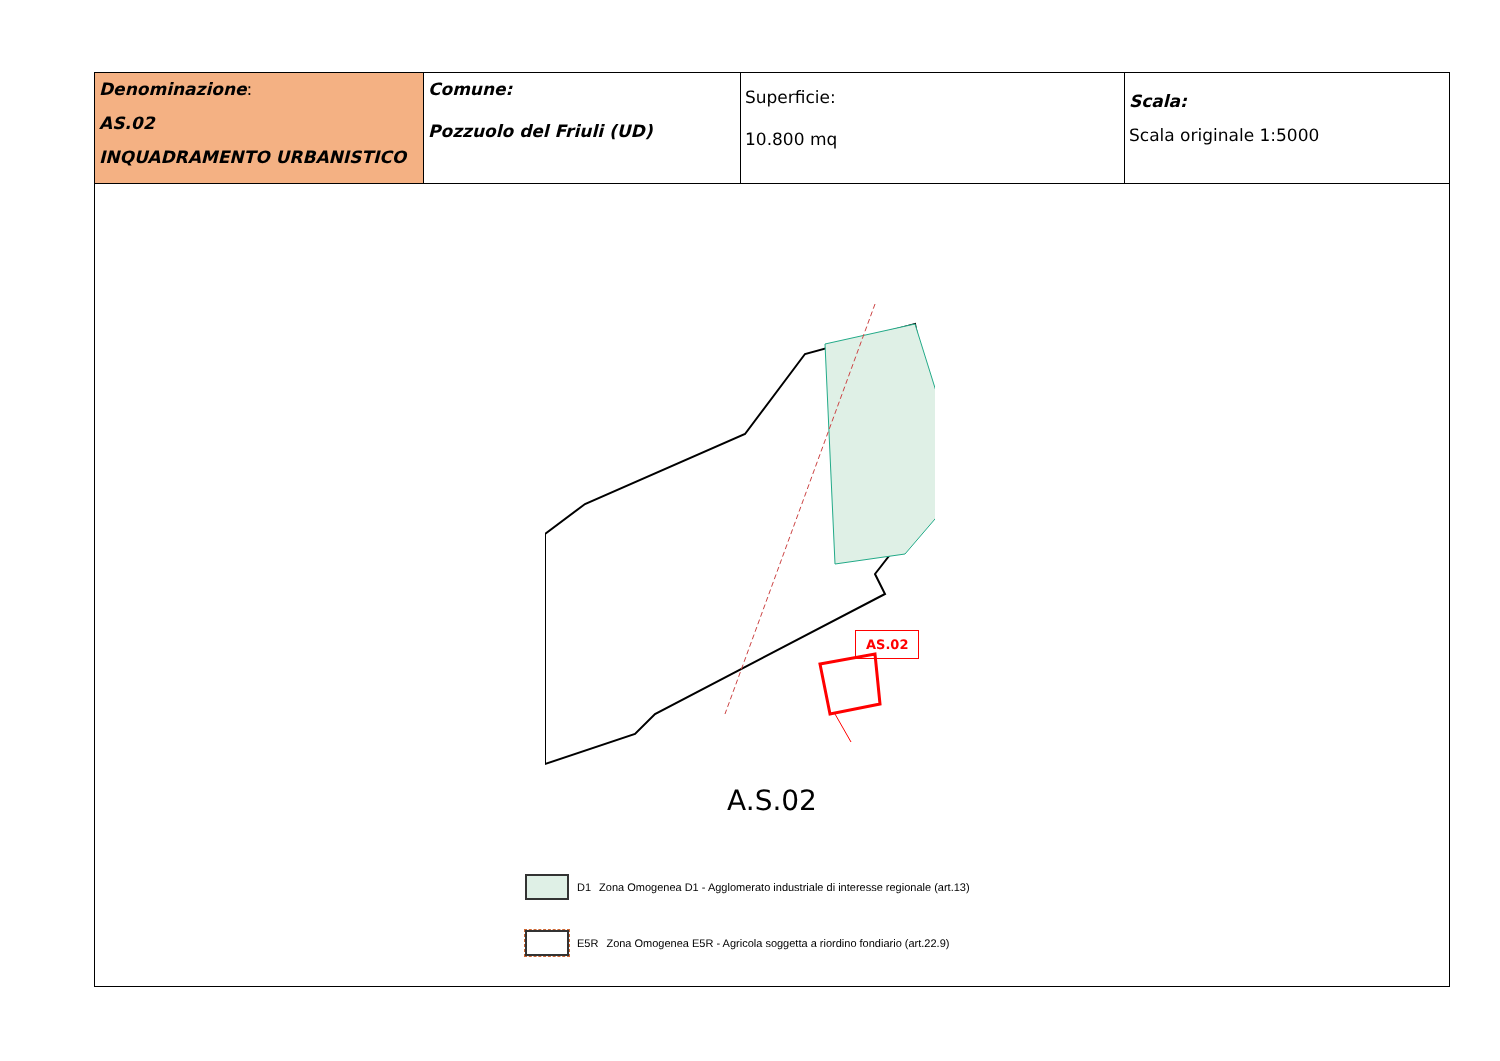| Denominazione : AS.02 INQUADRAMENTO URBANISTICO | Comune: Pozzuolo del Friuli (UD) | Superficie: 10.800 mq | Scala: Scala originale 1:5000 |
AS.02
A.S.02
D1 Zona Omogenea D1 - Agglomerato industriale di interesse regionale (art.13)
E5R Zona Omogenea E5R - Agricola soggetta a riordino fondiario (art.22.9)